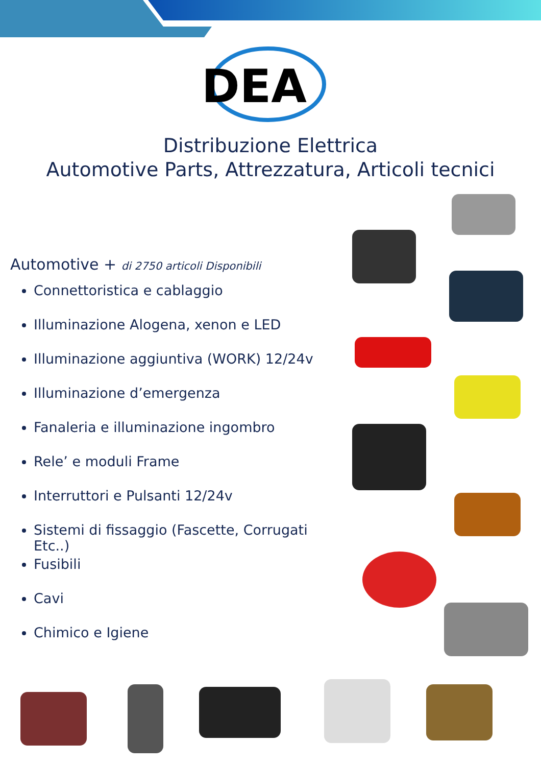DEA
Distribuzione Elettrica
Automotive Parts, Attrezzatura, Articoli tecnici
Automotive + di 2750 articoli Disponibili
Connettoristica e cablaggio
Illuminazione Alogena, xenon e LED
Illuminazione aggiuntiva (WORK) 12/24v
Illuminazione d’emergenza
Fanaleria e illuminazione ingombro
Rele’ e moduli Frame
Interruttori e Pulsanti 12/24v
Sistemi di fissaggio (Fascette, Corrugati Etc..)
Fusibili
Cavi
Chimico e Igiene